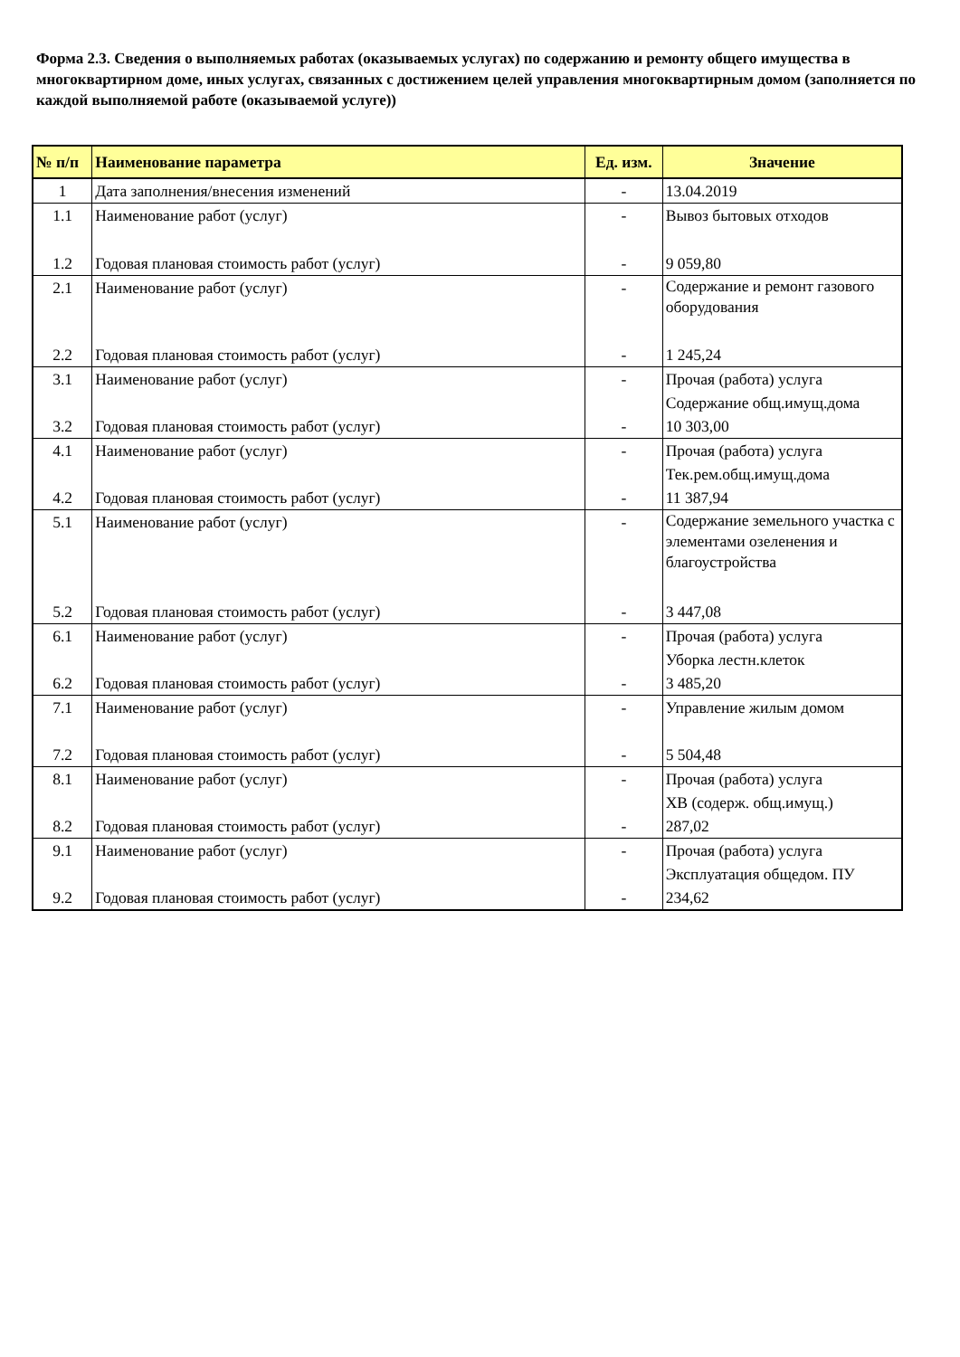Форма 2.3. Сведения о выполняемых работах (оказываемых услугах) по содержанию и ремонту общего имущества в многоквартирном доме, иных услугах, связанных с достижением целей управления многоквартирным домом (заполняется по каждой выполняемой работе (оказываемой услуге))
| № п/п | Наименование параметра | Ед. изм. | Значение |
| --- | --- | --- | --- |
| 1 | Дата заполнения/внесения изменений | - | 13.04.2019 |
| 1.1 | Наименование работ (услуг) | - | Вывоз бытовых отходов |
| 1.2 | Годовая плановая стоимость работ (услуг) | - | 9 059,80 |
| 2.1 | Наименование работ (услуг) | - | Содержание и ремонт газового оборудования |
| 2.2 | Годовая плановая стоимость работ (услуг) | - | 1 245,24 |
| 3.1 | Наименование работ (услуг) | - | Прочая (работа) услуга Содержание общ.имущ.дома |
| 3.2 | Годовая плановая стоимость работ (услуг) | - | 10 303,00 |
| 4.1 | Наименование работ (услуг) | - | Прочая (работа) услуга Тек.рем.общ.имущ.дома |
| 4.2 | Годовая плановая стоимость работ (услуг) | - | 11 387,94 |
| 5.1 | Наименование работ (услуг) | - | Содержание земельного участка с элементами озеленения и благоустройства |
| 5.2 | Годовая плановая стоимость работ (услуг) | - | 3 447,08 |
| 6.1 | Наименование работ (услуг) | - | Прочая (работа) услуга Уборка лестн.клеток |
| 6.2 | Годовая плановая стоимость работ (услуг) | - | 3 485,20 |
| 7.1 | Наименование работ (услуг) | - | Управление жилым домом |
| 7.2 | Годовая плановая стоимость работ (услуг) | - | 5 504,48 |
| 8.1 | Наименование работ (услуг) | - | Прочая (работа) услуга ХВ (содерж. общ.имущ.) |
| 8.2 | Годовая плановая стоимость работ (услуг) | - | 287,02 |
| 9.1 | Наименование работ (услуг) | - | Прочая (работа) услуга Эксплуатация общедом. ПУ |
| 9.2 | Годовая плановая стоимость работ (услуг) | - | 234,62 |